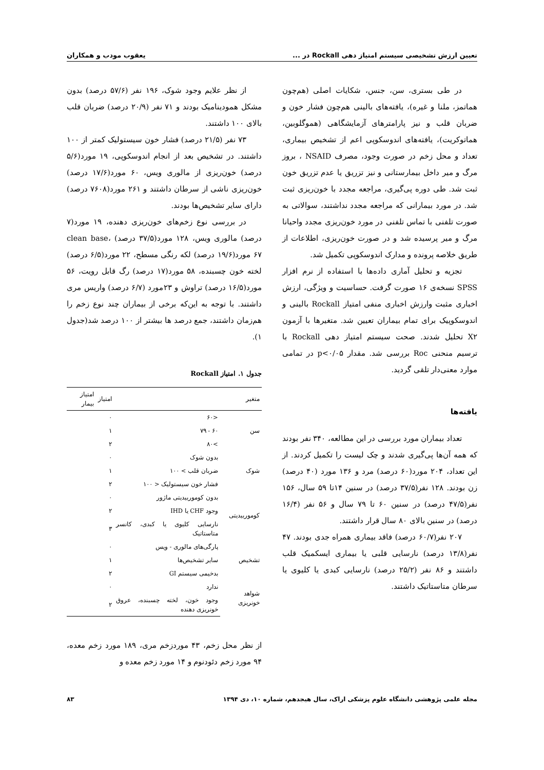تعیین ارزش تشخیصی سیستم امتیاز دهی Rockall در ... یعقوب مودب و همکاران
در طی بستری، سن، جنس، شکایات اصلی (هم‌چون هماتمز، ملنا و غیره)، یافته‌های بالینی هم‌چون فشار خون و ضربان قلب و نیز پارامترهای آزمایشگاهی (هموگلوبین، هماتوکریت)، یافته‌های اندوسکوپی اعم از تشخیص بیماری، تعداد و محل زخم در صورت وجود، مصرف NSAID ، بروز مرگ و میر داخل بیمارستانی و نیز تزریق یا عدم تزریق خون ثبت شد. طی دوره پی‌گیری، مراجعه مجدد با خون‌ریزی ثبت شد. در مورد بیمارانی که مراجعه مجدد نداشتند، سوالاتی به صورت تلفنی با تماس تلفنی در مورد خون‌ریزی مجدد واحیانا مرگ و میر پرسیده شد و در صورت خون‌ریزی، اطلاعات از طریق خلاصه پرونده و مدارک اندوسکوپی تکمیل شد.
تجزیه و تحلیل آماری داده‌ها با استفاده از نرم افزار SPSS نسخه‌ی ۱۶ صورت گرفت. حساسیت و ویژگی، ارزش اخباری مثبت وارزش اخباری منفی امتیاز Rockall بالینی و اندوسکوپیک برای تمام بیماران تعیین شد. متغیرها با آزمون X۲ تحلیل شدند. صحت سیستم امتیاز دهی Rockall با ترسیم منحنی Roc بررسی شد. مقدار p<۰/۰۵ در تمامی موارد معنی‌دار تلقی گردید.
یافته‌ها
تعداد بیماران مورد بررسی در این مطالعه، ۳۴۰ نفر بودند که همه آن‌ها پی‌گیری شدند و چک لیست را تکمیل کردند. از این تعداد، ۲۰۴ مورد(۶۰ درصد) مرد و ۱۳۶ مورد (۴۰ درصد) زن بودند. ۱۲۸ نفر(۳۷/۵ درصد) در سنین ۱۴تا ۵۹ سال، ۱۵۶ نفر(۴۷/۵ درصد) در سنین ۶۰ تا ۷۹ سال و ۵۶ نفر (۱۶/۴ درصد) در سنین بالای ۸۰ سال قرار داشتند.
۲۰۷ نفر(۶۰/۷ درصد) فاقد بیماری همراه جدی بودند. ۴۷ نفر(۱۳/۸ درصد) نارسایی قلبی یا بیماری ایسکمیک قلب داشتند و ۸۶ نفر (۲۵/۲ درصد) نارسایی کبدی یا کلیوی یا سرطان متاستاتیک داشتند.
از نظر علایم وجود شوک، ۱۹۶ نفر (۵۷/۶ درصد) بدون مشکل همودینامیک بودند و ۷۱ نفر (۲۰/۹ درصد) ضربان قلب بالای ۱۰۰ داشتند.
۷۳ نفر (۲۱/۵ درصد) فشار خون سیستولیک کمتر از ۱۰۰ داشتند. در تشخیص بعد از انجام اندوسکوپی، ۱۹ مورد(۵/۶ درصد) خون‌ریزی از مالوری ویس، ۶۰ مورد(۱۷/۶ درصد) خون‌ریزی ناشی از سرطان داشتند و ۲۶۱ مورد(۷۶۰۸ درصد) دارای سایر تشخیص‌ها بودند.
در بررسی نوع زخم‌های خون‌ریزی دهنده، ۱۹ مورد(۷ درصد) مالوری ویس، ۱۲۸ مورد(۳۷/۵ درصد) clean base، ۶۷ مورد(۱۹/۶ درصد) لکه رنگی مسطح، ۲۲ مورد(۶/۵ درصد) لخته خون چسبنده، ۵۸ مورد(۱۷ درصد) رگ قابل رویت، ۵۶ مورد(۱۶/۵ درصد) تراوش و ۲۳مورد (۶/۷ درصد) واریس مری داشتند. با توجه به این‌که برخی از بیماران چند نوع زخم را هم‌زمان داشتند، جمع درصد ها بیشتر از ۱۰۰ درصد شد(جدول ۱).
جدول ۱. امتیاز Rockall
| متغیر | | امتیاز | امتیاز بیمار |
| --- | --- | --- | --- |
| سن | <۶۰ | ۰ | |
| | ۶۰ - ۷۹ | ۱ | |
| | >۸۰ | ۲ | |
| شوک | بدون شوک | ۰ | |
| | ضربان قلب > ۱۰۰ | ۱ | |
| | فشار خون سیستولیک < ۱۰۰ | ۲ | |
| کوموربیدیتی | بدون کوموربیدیتی ماژور | ۰ | |
| | وجود CHF یا IHD | ۲ | |
| | نارسایی کلیوی یا کبدی، کانسر متاستاتیک | ۳ | |
| تشخیص | پارگی‌های مالوری - ویس | ۰ | |
| | سایر تشخیص‌ها | ۱ | |
| | بدخیمی سیستم GI | ۲ | |
| شواهد خونریزی | ندارد | ۰ | |
| | وجود خون، لخته چسبنده، عروق خونریزی دهنده | ۲ | |
از نظر محل زخم، ۴۳ موردزخم مری، ۱۸۹ مورد زخم معده، ۹۴ مورد زخم دئودنوم و ۱۴ مورد زخم معده و
مجله علمی پژوهشی دانشگاه علوم پزشکی اراک، سال هیجدهم، شماره ۱۰، دی ۱۳۹۴ ۸۳